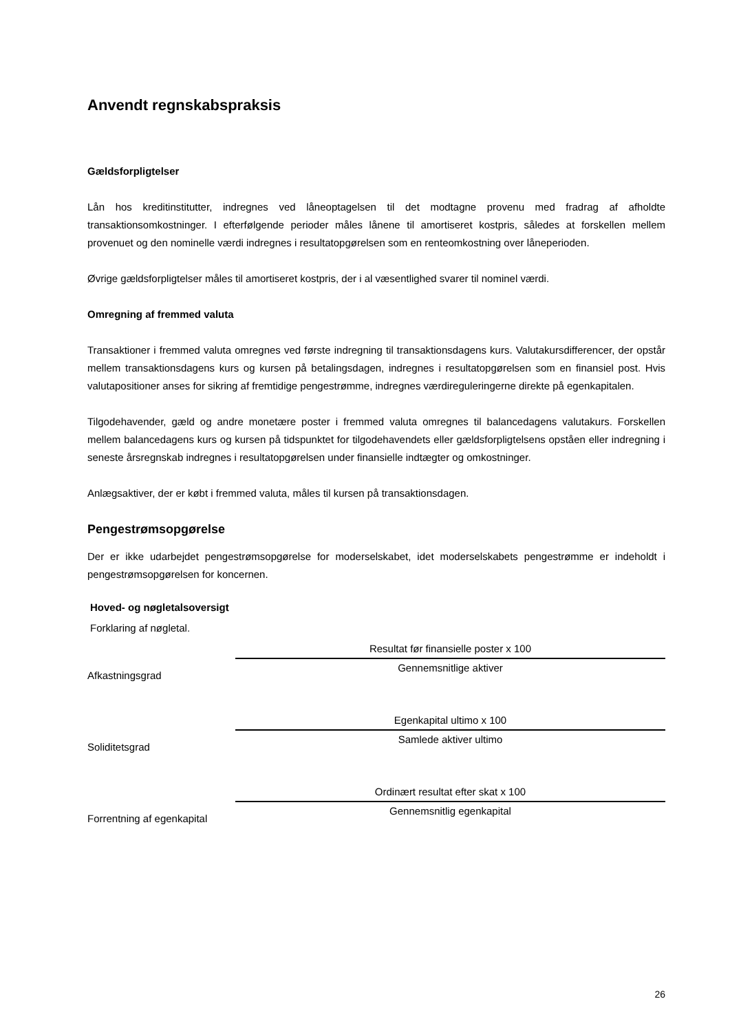Anvendt regnskabspraksis
Gældsforpligtelser
Lån hos kreditinstitutter, indregnes ved låneoptagelsen til det modtagne provenu med fradrag af afholdte transaktionsomkostninger. I efterfølgende perioder måles lånene til amortiseret kostpris, således at forskellen mellem provenuet og den nominelle værdi indregnes i resultatopgørelsen som en renteomkostning over låneperioden.
Øvrige gældsforpligtelser måles til amortiseret kostpris, der i al væsentlighed svarer til nominel værdi.
Omregning af fremmed valuta
Transaktioner i fremmed valuta omregnes ved første indregning til transaktionsdagens kurs. Valutakursdifferencer, der opstår mellem transaktionsdagens kurs og kursen på betalingsdagen, indregnes i resultatopgørelsen som en finansiel post. Hvis valutapositioner anses for sikring af fremtidige pengestrømme, indregnes værdireguleringerne direkte på egenkapitalen.
Tilgodehavender, gæld og andre monetære poster i fremmed valuta omregnes til balancedagens valutakurs. Forskellen mellem balancedagens kurs og kursen på tidspunktet for tilgodehavendets eller gældsforpligtelsens opståen eller indregning i seneste årsregnskab indregnes i resultatopgørelsen under finansielle indtægter og omkostninger.
Anlægsaktiver, der er købt i fremmed valuta, måles til kursen på transaktionsdagen.
Pengestrømsopgørelse
Der er ikke udarbejdet pengestrømsopgørelse for moderselskabet, idet moderselskabets pengestrømme er indeholdt i pengestrømsopgørelsen for koncernen.
Hoved- og nøgletalsoversigt
Forklaring af nøgletal.
| Afkastningsgrad | Resultat før finansielle poster x 100 |
| | Gennemsnitlige aktiver |
| Soliditetsgrad | Egenkapital ultimo x 100 |
| | Samlede aktiver ultimo |
| Forrentning af egenkapital | Ordinært resultat efter skat x 100 |
| | Gennemsnitlig egenkapital |
26